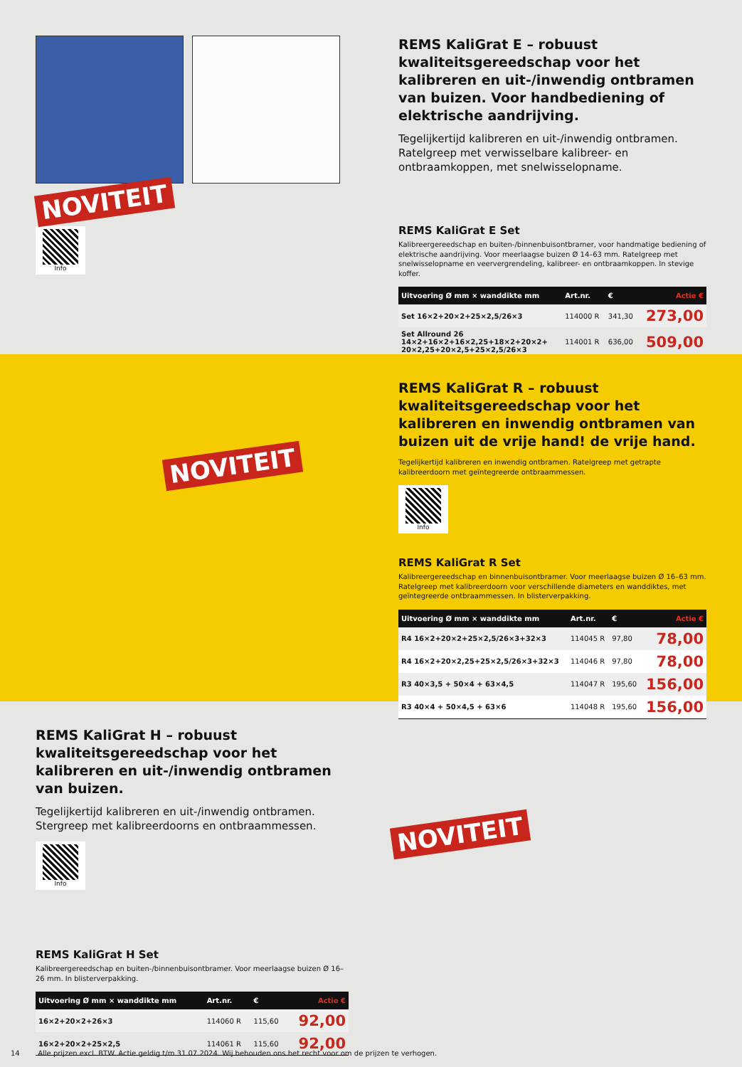NOVITEIT
Info
REMS KaliGrat E – robuust kwaliteitsgereed­schap voor het kalibreren en uit-/inwendig ontbramen van buizen. Voor handbediening of elektrische aandrijving.
Tegelijkertijd kalibreren en uit-/inwendig ontbramen. Ratelgreep met verwisselbare kalibreer- en ontbraamkoppen, met snelwisselopname.
REMS KaliGrat E Set
Kalibreergereedschap en buiten-/binnenbuisontbramer, voor handmatige bediening of elektrische aandrijving. Voor meerlaagse buizen Ø 14–63 mm. Ratelgreep met snelwisselopname en veervergrendeling, kalibreer- en ontbraamkoppen. In stevige koffer.
| Uitvoering Ø mm × wanddikte mm | Art.nr. | € | Actie € |
| --- | --- | --- | --- |
| Set 16×2+20×2+25×2,5/26×3 | 114000 R | 341,30 | 273,00 |
| Set Allround 26 14×2+16×2+16×2,25+18×2+20×2+ 20×2,25+20×2,5+25×2,5/26×3 | 114001 R | 636,00 | 509,00 |
NOVITEIT
REMS KaliGrat R – robuust kwaliteitsgereed­schap voor het kalibreren en inwendig ontbramen van buizen uit de vrije hand! de vrije hand.
Tegelijkertijd kalibreren en inwendig ontbramen. Ratelgreep met getrapte kalibreerdoorn met geïntegreerde ontbraammessen.
Info
REMS KaliGrat R Set
Kalibreergereedschap en binnenbuisontbramer. Voor meerlaagse buizen Ø 16–63 mm. Ratelgreep met kalibreerdoorn voor verschillende diameters en wanddiktes, met geïntegreerde ontbraammessen. In blisterverpakking.
| Uitvoering Ø mm × wanddikte mm | Art.nr. | € | Actie € |
| --- | --- | --- | --- |
| R4 16×2+20×2+25×2,5/26×3+32×3 | 114045 R | 97,80 | 78,00 |
| R4 16×2+20×2,25+25×2,5/26×3+32×3 | 114046 R | 97,80 | 78,00 |
| R3 40×3,5 + 50×4 + 63×4,5 | 114047 R | 195,60 | 156,00 |
| R3 40×4 + 50×4,5 + 63×6 | 114048 R | 195,60 | 156,00 |
REMS KaliGrat H – robuust kwaliteitsgereed­schap voor het kalibreren en uit-/inwendig ontbramen van buizen.
Tegelijkertijd kalibreren en uit-/inwendig ontbramen. Stergreep met kalibreerdoorns en ontbraammessen.
Info
REMS KaliGrat H Set
Kalibreergereedschap en buiten-/binnenbuisontbramer. Voor meerlaagse buizen Ø 16–26 mm. In blisterverpakking.
| Uitvoering Ø mm × wanddikte mm | Art.nr. | € | Actie € |
| --- | --- | --- | --- |
| 16×2+20×2+26×3 | 114060 R | 115,60 | 92,00 |
| 16×2+20×2+25×2,5 | 114061 R | 115,60 | 92,00 |
NOVITEIT
14 Alle prijzen excl. BTW. Actie geldig t/m 31.07.2024. Wij behouden ons het recht voor om de prijzen te verhogen.